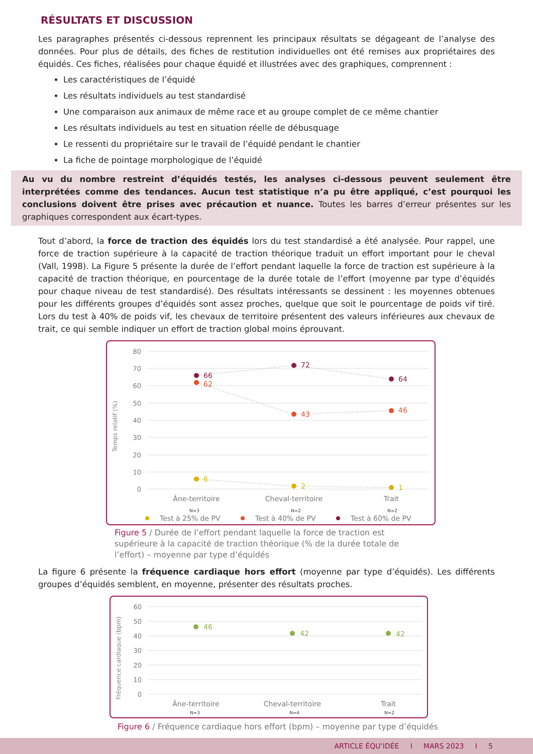RÉSULTATS ET DISCUSSION
Les paragraphes présentés ci-dessous reprennent les principaux résultats se dégageant de l’analyse des données. Pour plus de détails, des fiches de restitution individuelles ont été remises aux propriétaires des équidés. Ces fiches, réalisées pour chaque équidé et illustrées avec des graphiques, comprennent :
Les caractéristiques de l’équidé
Les résultats individuels au test standardisé
Une comparaison aux animaux de même race et au groupe complet de ce même chantier
Les résultats individuels au test en situation réelle de débusquage
Le ressenti du propriétaire sur le travail de l’équidé pendant le chantier
La fiche de pointage morphologique de l’équidé
Au vu du nombre restreint d’équidés testés, les analyses ci-dessous peuvent seulement être interprétées comme des tendances. Aucun test statistique n’a pu être appliqué, c’est pourquoi les conclusions doivent être prises avec précaution et nuance. Toutes les barres d’erreur présentes sur les graphiques correspondent aux écart-types.
Tout d’abord, la force de traction des équidés lors du test standardisé a été analysée. Pour rappel, une force de traction supérieure à la capacité de traction théorique traduit un effort important pour le cheval (Vall, 1998). La Figure 5 présente la durée de l’effort pendant laquelle la force de traction est supérieure à la capacité de traction théorique, en pourcentage de la durée totale de l’effort (moyenne par type d’équidés pour chaque niveau de test standardisé). Des résultats intéressants se dessinent : les moyennes obtenues pour les différents groupes d’équidés sont assez proches, quelque que soit le pourcentage de poids vif tiré. Lors du test à 40% de poids vif, les chevaux de territoire présentent des valeurs inférieures aux chevaux de trait, ce qui semble indiquer un effort de traction global moins éprouvant.
80
70
60
50
40
30
20
10
0
Temps relatif (%)
66
72
64
62
43
46
6
2
1
Âne-territoire
Cheval-territoire
Trait
N=3
N=2
N=2
Test à 25% de PV
Test à 40% de PV
Test à 60% de PV
Figure 5 / Durée de l’effort pendant laquelle la force de traction est supérieure à la capacité de traction théorique (% de la durée totale de l’effort) – moyenne par type d’équidés
La figure 6 présente la fréquence cardiaque hors effort (moyenne par type d’équidés). Les différents groupes d’équidés semblent, en moyenne, présenter des résultats proches.
60
50
40
30
20
10
0
Fréquence cardiaque (bpm)
46
42
42
Âne-territoire
Cheval-territoire
Trait
N=3
N=4
N=2
Figure 6 / Fréquence cardiaque hors effort (bpm) – moyenne par type d’équidés
ARTICLE ÉQU’IDÉE I MARS 2023 I 5